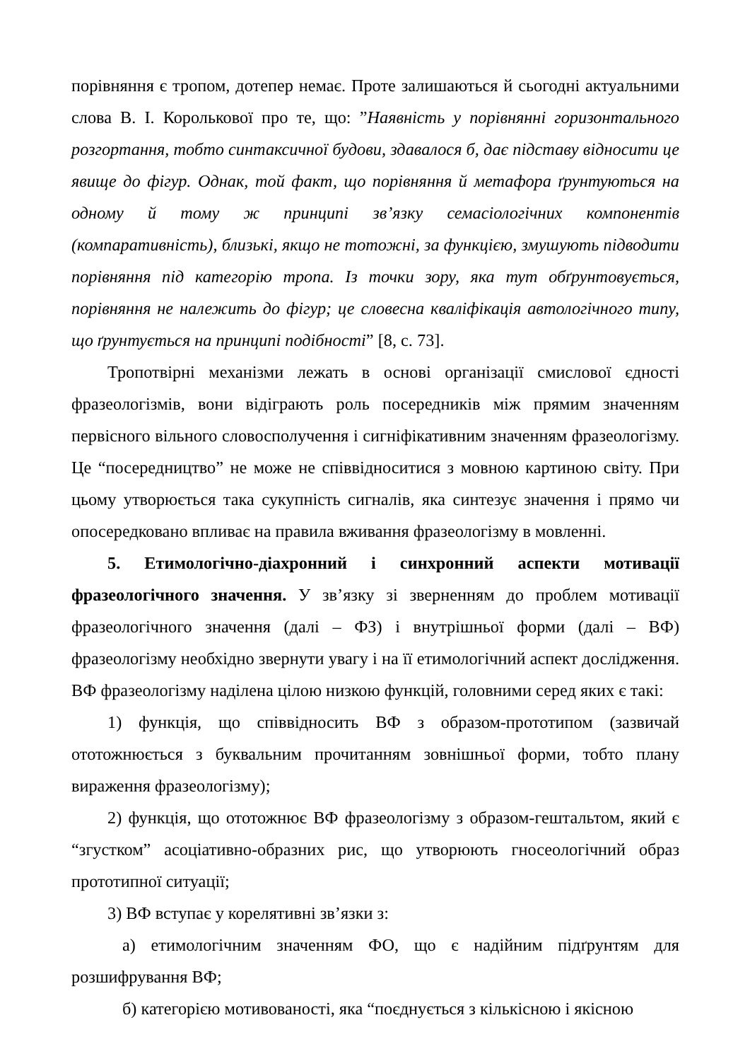порівняння є тропом, дотепер немає. Проте залишаються й сьогодні актуальними слова В. І. Королькової про те, що: ”Наявність у порівнянні горизонтального розгортання, тобто синтаксичної будови, здавалося б, дає підставу відносити це явище до фігур. Однак, той факт, що порівняння й метафора ґрунтуються на одному й тому ж принципі зв’язку семасіологічних компонентів (компаративність), близькі, якщо не тотожні, за функцією, змушують підводити порівняння під категорію тропа. Із точки зору, яка тут обґрунтовується, порівняння не належить до фігур; це словесна кваліфікація автологічного типу, що ґрунтується на принципі подібності” [8, с. 73].
Тропотвірні механізми лежать в основі організації смислової єдності фразеологізмів, вони відіграють роль посередників між прямим значенням первісного вільного словосполучення і сигніфікативним значенням фразеологізму. Це “посередництво” не може не співвідноситися з мовною картиною світу. При цьому утворюється така сукупність сигналів, яка синтезує значення і прямо чи опосередковано впливає на правила вживання фразеологізму в мовленні.
5. Етимологічно-діахронний і синхронний аспекти мотивації фразеологічного значення. У зв’язку зі зверненням до проблем мотивації фразеологічного значення (далі – ФЗ) і внутрішньої форми (далі – ВФ) фразеологізму необхідно звернути увагу і на її етимологічний аспект дослідження. ВФ фразеологізму наділена цілою низкою функцій, головними серед яких є такі:
1) функція, що співвідносить ВФ з образом-прототипом (зазвичай ототожнюється з буквальним прочитанням зовнішньої форми, тобто плану вираження фразеологізму);
2) функція, що ототожнює ВФ фразеологізму з образом-гештальтом, який є “згустком” асоціативно-образних рис, що утворюють гносеологічний образ прототипної ситуації;
3) ВФ вступає у корелятивні зв’язки з:
а) етимологічним значенням ФО, що є надійним підґрунтям для розшифрування ВФ;
б) категорією мотивованості, яка “поєднується з кількісною і якісною